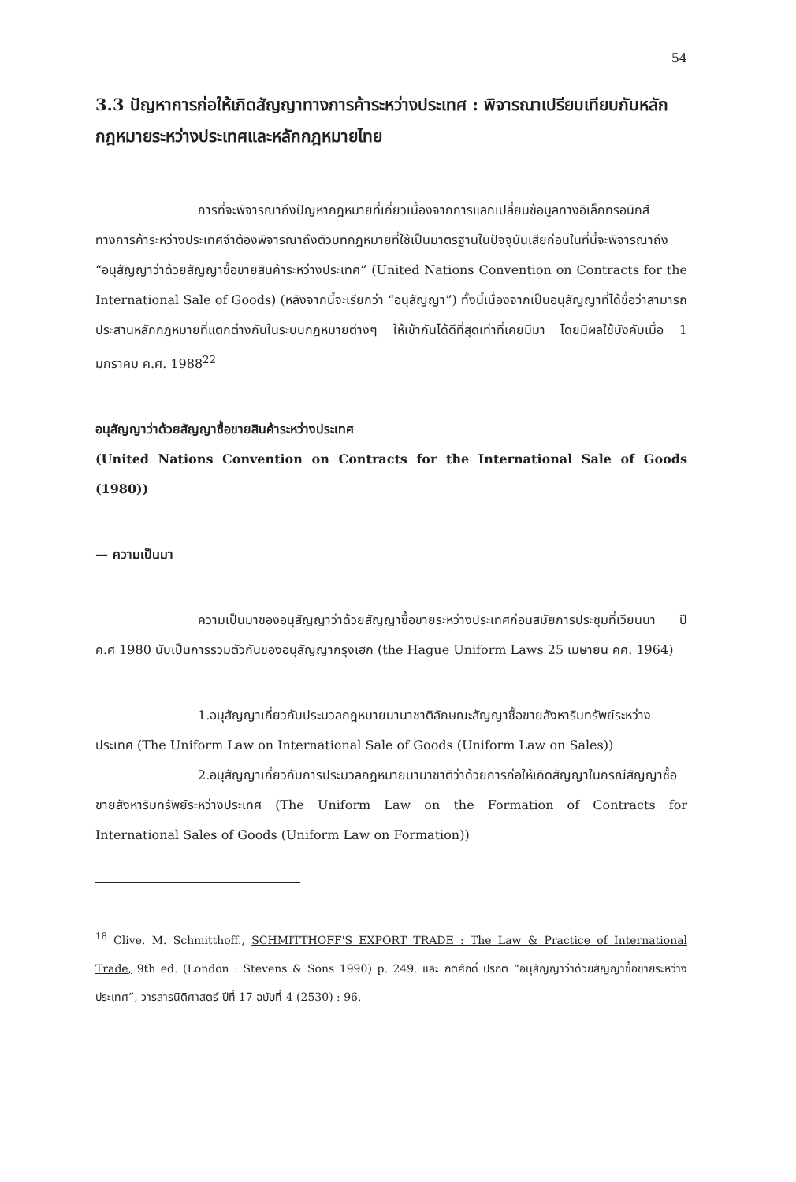54
3.3 ปัญหาการก่อให้เกิดสัญญาทางการค้าระหว่างประเทศ : พิจารณาเปรียบเทียบกับหลักกฎหมายระหว่างประเทศและหลักกฎหมายไทย
การที่จะพิจารณาถึงปัญหากฎหมายที่เกี่ยวเนื่องจากการแลกเปลี่ยนข้อมูลทางอิเล็กทรอนิกส์ทางการค้าระหว่างประเทศจำต้องพิจารณาถึงตัวบทกฎหมายที่ใช้เป็นมาตรฐานในปัจจุบันเสียก่อนในที่นี้จะพิจารณาถึง “อนุสัญญาว่าด้วยสัญญาซื้อขายสินค้าระหว่างประเทศ” (United Nations Convention on Contracts for the International Sale of Goods) (หลังจากนี้จะเรียกว่า “อนุสัญญา”) ทั้งนี้เนื่องจากเป็นอนุสัญญาที่ได้ชื่อว่าสามารถประสานหลักกฎหมายที่แตกต่างกันในระบบกฎหมายต่างๆ ให้เข้ากันได้ดีที่สุดเท่าที่เคยมีมา โดยมีผลใช้บังคับเมื่อ 1 มกราคม ค.ศ. 1988<sup>22</sup>
อนุสัญญาว่าด้วยสัญญาซื้อขายสินค้าระหว่างประเทศ
(United Nations Convention on Contracts for the International Sale of Goods (1980))
— ความเป็นมา
ความเป็นมาของอนุสัญญาว่าด้วยสัญญาซื้อขายระหว่างประเทศก่อนสมัยการประชุมที่เวียนนา ปี ค.ศ 1980 นับเป็นการรวมตัวกันของอนุสัญญากรุงเฮก (the Hague Uniform Laws 25 เมษายน คศ. 1964)
1.อนุสัญญาเกี่ยวกับประมวลกฎหมายนานาชาติลักษณะสัญญาซื้อขายสังหาริมทรัพย์ระหว่างประเทศ (The Uniform Law on International Sale of Goods (Uniform Law on Sales))
2.อนุสัญญาเกี่ยวกับการประมวลกฎหมายนานาชาติว่าด้วยการก่อให้เกิดสัญญาในกรณีสัญญาซื้อขายสังหาริมทรัพย์ระหว่างประเทศ (The Uniform Law on the Formation of Contracts for International Sales of Goods (Uniform Law on Formation))
<sup>18</sup> Clive. M. Schmitthoff., SCHMITTHOFF'S EXPORT TRADE : The Law & Practice of International Trade, 9th ed. (London : Stevens & Sons 1990) p. 249. และ กิติศักดิ์ ปรกติ “อนุสัญญาว่าด้วยสัญญาซื้อขายระหว่างประเทศ”, วารสารนิติศาสตร์ ปีที่ 17 ฉบับที่ 4 (2530) : 96.